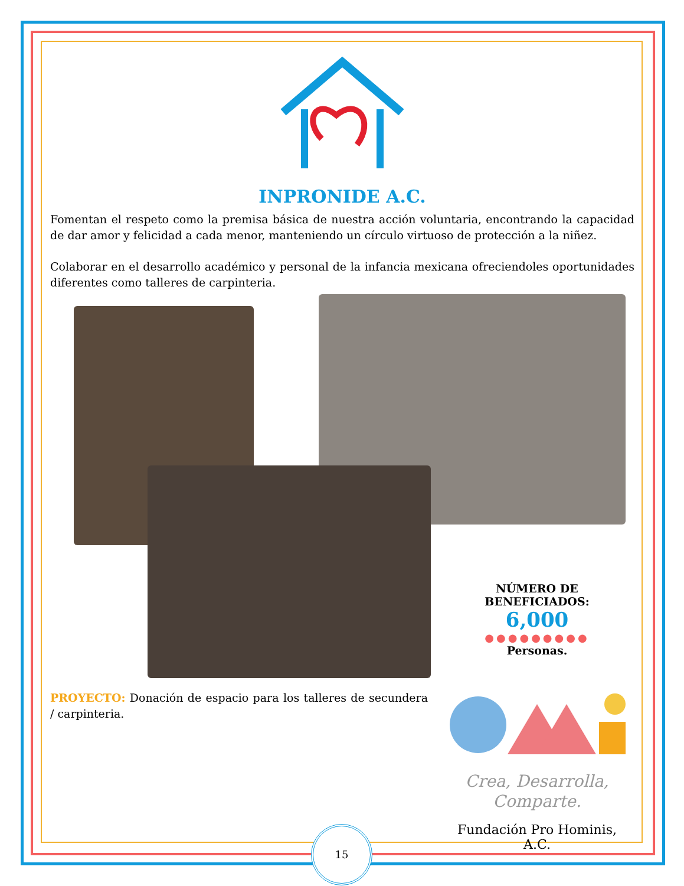INPRONIDE A.C.
Fomentan el respeto como la premisa básica de nuestra acción voluntaria, encontrando la capacidad de dar amor y felicidad a cada menor, manteniendo un círculo virtuoso de protección a la niñez.
Colaborar en el desarrollo académico y personal de la infancia mexicana ofreciendoles oportunidades diferentes como talleres de carpinteria.
PROYECTO: Donación de espacio para los talleres de secundera / carpinteria.
NÚMERO DE BENEFICIADOS:
6,000
●●●●●●●●●
Personas.
Crea, Desarrolla,
Comparte.
Fundación Pro Hominis, A.C.
15